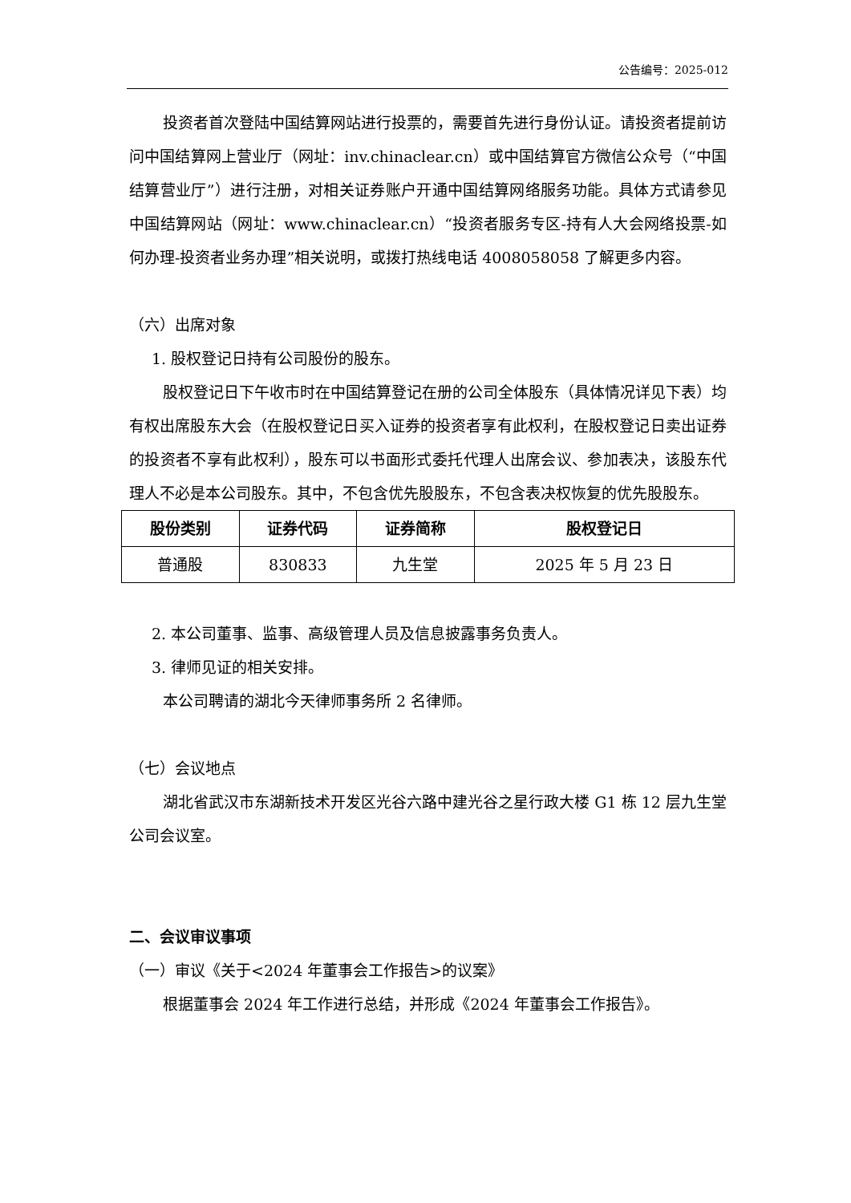公告编号：2025-012
投资者首次登陆中国结算网站进行投票的，需要首先进行身份认证。请投资者提前访问中国结算网上营业厅（网址：inv.chinaclear.cn）或中国结算官方微信公众号（“中国结算营业厅”）进行注册，对相关证券账户开通中国结算网络服务功能。具体方式请参见中国结算网站（网址：www.chinaclear.cn）“投资者服务专区-持有人大会网络投票-如何办理-投资者业务办理”相关说明，或拨打热线电话 4008058058 了解更多内容。
（六）出席对象
1. 股权登记日持有公司股份的股东。
股权登记日下午收市时在中国结算登记在册的公司全体股东（具体情况详见下表）均有权出席股东大会（在股权登记日买入证券的投资者享有此权利，在股权登记日卖出证券的投资者不享有此权利），股东可以书面形式委托代理人出席会议、参加表决，该股东代理人不必是本公司股东。其中，不包含优先股股东，不包含表决权恢复的优先股股东。
| 股份类别 | 证券代码 | 证券简称 | 股权登记日 |
| --- | --- | --- | --- |
| 普通股 | 830833 | 九生堂 | 2025 年 5 月 23 日 |
2. 本公司董事、监事、高级管理人员及信息披露事务负责人。
3. 律师见证的相关安排。
本公司聘请的湖北今天律师事务所 2 名律师。
（七）会议地点
湖北省武汉市东湖新技术开发区光谷六路中建光谷之星行政大楼 G1 栋 12 层九生堂公司会议室。
二、会议审议事项
（一）审议《关于<2024 年董事会工作报告>的议案》
根据董事会 2024 年工作进行总结，并形成《2024 年董事会工作报告》。